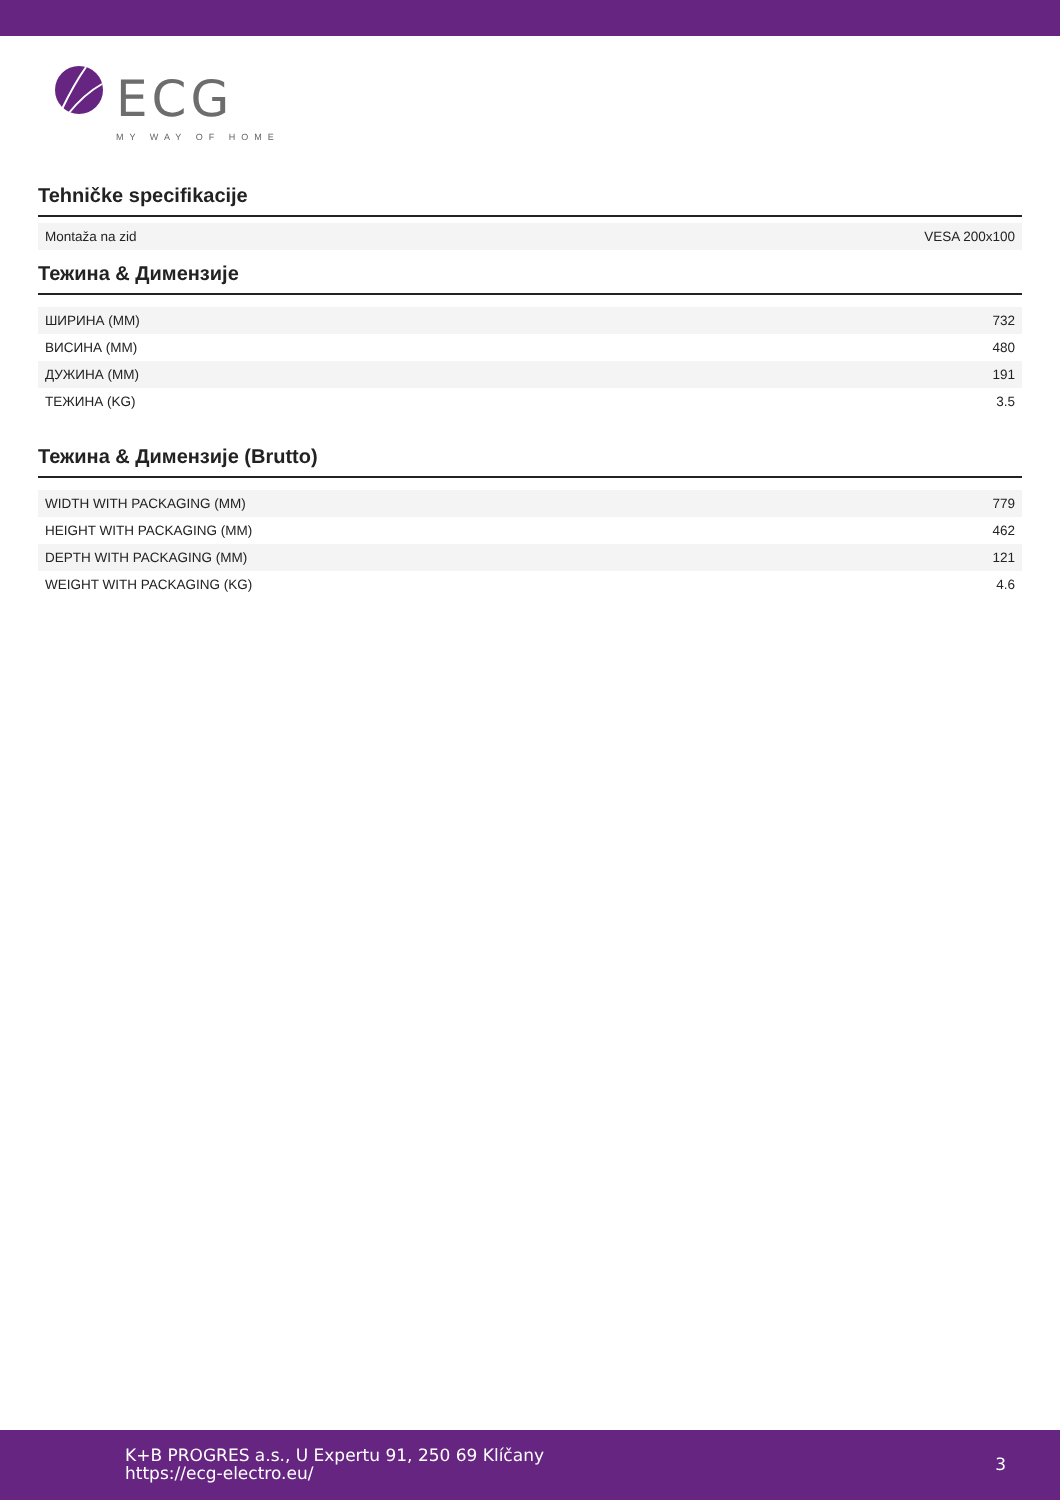ECG
MY WAY OF HOME
Tehničke specifikacije
| Montaža na zid | VESA 200x100 |
Тежина & Димензије
| ШИРИНА (ММ) | 732 |
| ВИСИНА (ММ) | 480 |
| ДУЖИНА (ММ) | 191 |
| ТЕЖИНА (KG) | 3.5 |
Тежина & Димензије (Brutto)
| WIDTH WITH PACKAGING (MM) | 779 |
| HEIGHT WITH PACKAGING (MM) | 462 |
| DEPTH WITH PACKAGING (MM) | 121 |
| WEIGHT WITH PACKAGING (KG) | 4.6 |
K+B PROGRES a.s., U Expertu 91, 250 69 Klíčany
https://ecg-electro.eu/
3